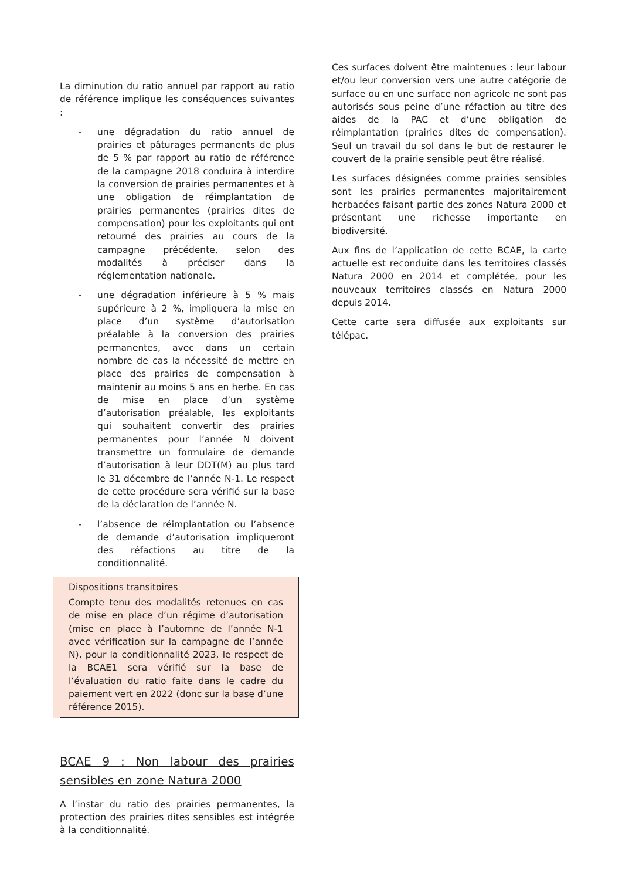La diminution du ratio annuel par rapport au ratio de référence implique les conséquences suivantes :
- une dégradation du ratio annuel de prairies et pâturages permanents de plus de 5 % par rapport au ratio de référence de la campagne 2018 conduira à interdire la conversion de prairies permanentes et à une obligation de réimplantation de prairies permanentes (prairies dites de compensation) pour les exploitants qui ont retourné des prairies au cours de la campagne précédente, selon des modalités à préciser dans la réglementation nationale.
- une dégradation inférieure à 5 % mais supérieure à 2 %, impliquera la mise en place d’un système d’autorisation préalable à la conversion des prairies permanentes, avec dans un certain nombre de cas la nécessité de mettre en place des prairies de compensation à maintenir au moins 5 ans en herbe. En cas de mise en place d’un système d’autorisation préalable, les exploitants qui souhaitent convertir des prairies permanentes pour l’année N doivent transmettre un formulaire de demande d’autorisation à leur DDT(M) au plus tard le 31 décembre de l’année N-1. Le respect de cette procédure sera vérifié sur la base de la déclaration de l’année N.
- l’absence de réimplantation ou l’absence de demande d’autorisation impliqueront des réfactions au titre de la conditionnalité.
Dispositions transitoires
Compte tenu des modalités retenues en cas de mise en place d’un régime d’autorisation (mise en place à l’automne de l’année N-1 avec vérification sur la campagne de l’année N), pour la conditionnalité 2023, le respect de la BCAE1 sera vérifié sur la base de l’évaluation du ratio faite dans le cadre du paiement vert en 2022 (donc sur la base d’une référence 2015).
BCAE 9 : Non labour des prairies sensibles en zone Natura 2000
A l’instar du ratio des prairies permanentes, la protection des prairies dites sensibles est intégrée à la conditionnalité.
Ces surfaces doivent être maintenues : leur labour et/ou leur conversion vers une autre catégorie de surface ou en une surface non agricole ne sont pas autorisés sous peine d’une réfaction au titre des aides de la PAC et d’une obligation de réimplantation (prairies dites de compensation). Seul un travail du sol dans le but de restaurer le couvert de la prairie sensible peut être réalisé.
Les surfaces désignées comme prairies sensibles sont les prairies permanentes majoritairement herbacées faisant partie des zones Natura 2000 et présentant une richesse importante en biodiversité.
Aux fins de l’application de cette BCAE, la carte actuelle est reconduite dans les territoires classés Natura 2000 en 2014 et complétée, pour les nouveaux territoires classés en Natura 2000 depuis 2014.
Cette carte sera diffusée aux exploitants sur télépac.